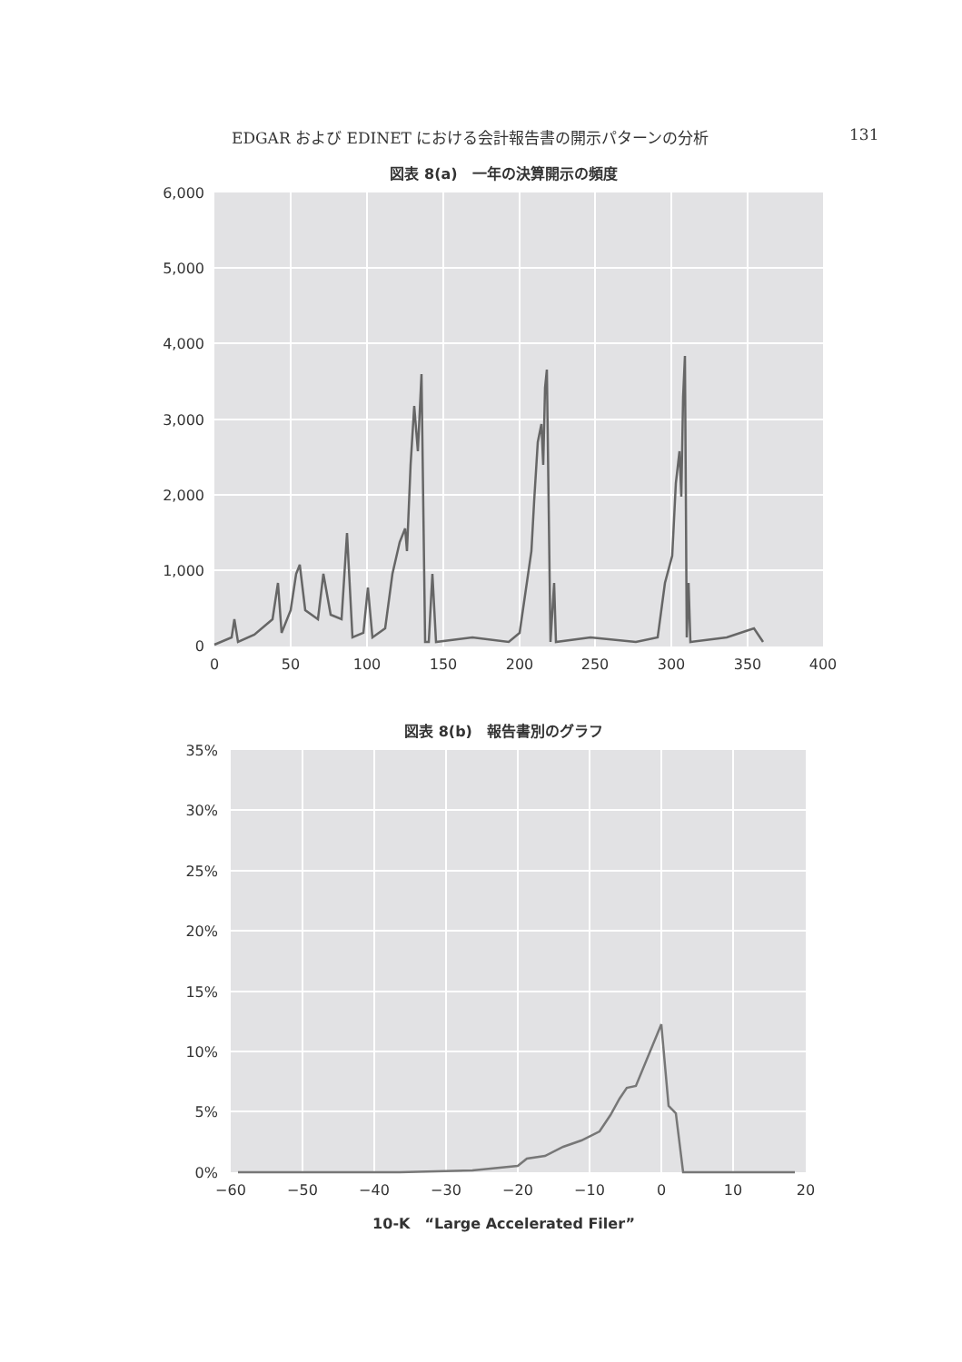EDGAR および EDINET における会計報告書の開示パターンの分析 131
図表 8(a)　一年の決算開示の頻度
6,000
5,000
4,000
3,000
2,000
1,000
0
0
50
100
150
200
250
300
350
400
図表 8(b)　報告書別のグラフ
35%
30%
25%
20%
15%
10%
5%
0%
−60
−50
−40
−30
−20
−10
0
10
20
10-K　“Large Accelerated Filer”